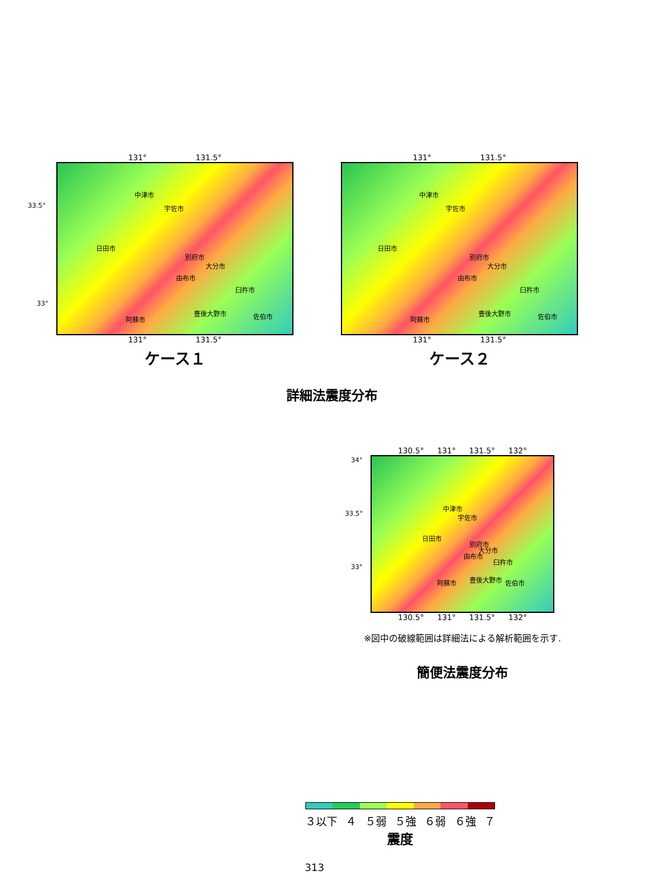131° 131.5°
中津市
宇佐市
日田市
別府市
大分市
由布市
臼杵市
阿蘇市
豊後大野市 佐伯市
33.5°
33°
131° 131.5°
ケース１
131° 131.5°
中津市
宇佐市
日田市
別府市
大分市
由布市
臼杵市
阿蘇市
豊後大野市 佐伯市
131° 131.5°
ケース２
詳細法震度分布
130.5° 131° 131.5° 132°
34°
33.5°
33°
中津市
宇佐市
日田市
別府市
大分市
由布市
臼杵市
阿蘇市 豊後大野市 佐伯市
130.5° 131° 131.5° 132°
※図中の破線範囲は詳細法による解析範囲を示す.
簡便法震度分布
３以下 ４ ５弱 ５強 ６弱 ６強 ７
震度
313